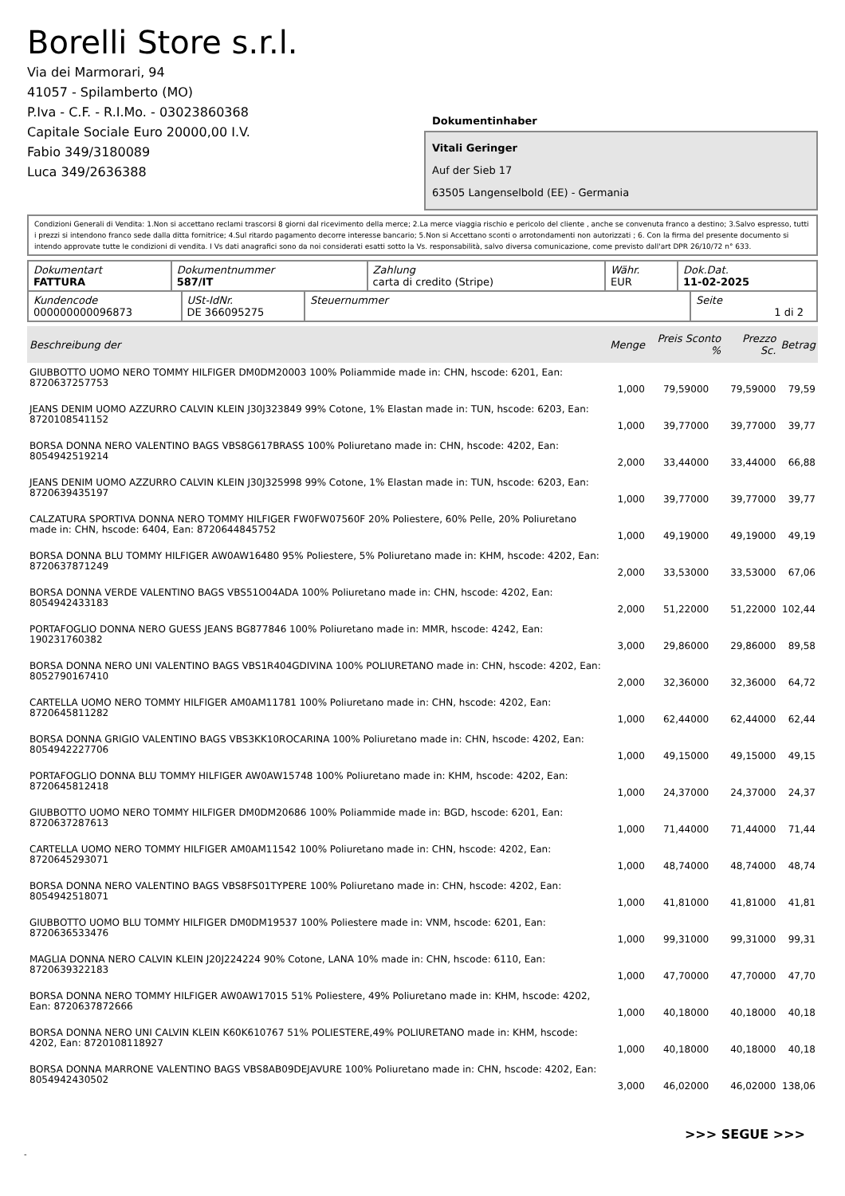Borelli Store s.r.l.
Via dei Marmorari, 94
41057 - Spilamberto (MO)
P.Iva - C.F. - R.I.Mo. - 03023860368
Capitale Sociale Euro 20000,00 I.V.
Fabio 349/3180089
Luca 349/2636388
Dokumentinhaber
Vitali Geringer
Auf der Sieb 17
63505 Langenselbold (EE) - Germania
Condizioni Generali di Vendita: 1.Non si accettano reclami trascorsi 8 giorni dal ricevimento della merce; 2.La merce viaggia rischio e pericolo del cliente , anche se convenuta franco a destino; 3.Salvo espresso, tutti i prezzi si intendono franco sede dalla ditta fornitrice; 4.Sul ritardo pagamento decorre interesse bancario; 5.Non si Accettano sconti o arrotondamenti non autorizzati ; 6. Con la firma del presente documento si intendo approvate tutte le condizioni di vendita. I Vs dati anagrafici sono da noi considerati esatti sotto la Vs. responsabilità, salvo diversa comunicazione, come previsto dall'art DPR 26/10/72 n° 633.
| Dokumentart FATTURA | Dokumentnummer 587/IT | Zahlung carta di credito (Stripe) | Währ. EUR | Dok.Dat. 11-02-2025 |
| Kundencode 000000000096873 | USt-IdNr. DE 366095275 | Steuernummer | Seite 1 di 2 |
| Beschreibung der | Menge | Preis Sconto % | Prezzo Sc. | Betrag |
| --- | --- | --- | --- | --- |
| GIUBBOTTO UOMO NERO TOMMY HILFIGER DM0DM20003 100% Poliammide made in: CHN, hscode: 6201, Ean: 8720637257753 | 1,000 | 79,59000 | 79,59000 | 79,59 |
| JEANS DENIM UOMO AZZURRO CALVIN KLEIN J30J323849 99% Cotone, 1% Elastan made in: TUN, hscode: 6203, Ean: 8720108541152 | 1,000 | 39,77000 | 39,77000 | 39,77 |
| BORSA DONNA NERO VALENTINO BAGS VBS8G617BRASS 100% Poliuretano made in: CHN, hscode: 4202, Ean: 8054942519214 | 2,000 | 33,44000 | 33,44000 | 66,88 |
| JEANS DENIM UOMO AZZURRO CALVIN KLEIN J30J325998 99% Cotone, 1% Elastan made in: TUN, hscode: 6203, Ean: 8720639435197 | 1,000 | 39,77000 | 39,77000 | 39,77 |
| CALZATURA SPORTIVA DONNA NERO TOMMY HILFIGER FW0FW07560F 20% Poliestere, 60% Pelle, 20% Poliuretano made in: CHN, hscode: 6404, Ean: 8720644845752 | 1,000 | 49,19000 | 49,19000 | 49,19 |
| BORSA DONNA BLU TOMMY HILFIGER AW0AW16480 95% Poliestere, 5% Poliuretano made in: KHM, hscode: 4202, Ean: 8720637871249 | 2,000 | 33,53000 | 33,53000 | 67,06 |
| BORSA DONNA VERDE VALENTINO BAGS VBS51O04ADA 100% Poliuretano made in: CHN, hscode: 4202, Ean: 8054942433183 | 2,000 | 51,22000 | 51,22000 | 102,44 |
| PORTAFOGLIO DONNA NERO GUESS JEANS BG877846 100% Poliuretano made in: MMR, hscode: 4242, Ean: 190231760382 | 3,000 | 29,86000 | 29,86000 | 89,58 |
| BORSA DONNA NERO UNI VALENTINO BAGS VBS1R404GDIVINA 100% POLIURETANO made in: CHN, hscode: 4202, Ean: 8052790167410 | 2,000 | 32,36000 | 32,36000 | 64,72 |
| CARTELLA UOMO NERO TOMMY HILFIGER AM0AM11781 100% Poliuretano made in: CHN, hscode: 4202, Ean: 8720645811282 | 1,000 | 62,44000 | 62,44000 | 62,44 |
| BORSA DONNA GRIGIO VALENTINO BAGS VBS3KK10ROCARINA 100% Poliuretano made in: CHN, hscode: 4202, Ean: 8054942227706 | 1,000 | 49,15000 | 49,15000 | 49,15 |
| PORTAFOGLIO DONNA BLU TOMMY HILFIGER AW0AW15748 100% Poliuretano made in: KHM, hscode: 4202, Ean: 8720645812418 | 1,000 | 24,37000 | 24,37000 | 24,37 |
| GIUBBOTTO UOMO NERO TOMMY HILFIGER DM0DM20686 100% Poliammide made in: BGD, hscode: 6201, Ean: 8720637287613 | 1,000 | 71,44000 | 71,44000 | 71,44 |
| CARTELLA UOMO NERO TOMMY HILFIGER AM0AM11542 100% Poliuretano made in: CHN, hscode: 4202, Ean: 8720645293071 | 1,000 | 48,74000 | 48,74000 | 48,74 |
| BORSA DONNA NERO VALENTINO BAGS VBS8FS01TYPERE 100% Poliuretano made in: CHN, hscode: 4202, Ean: 8054942518071 | 1,000 | 41,81000 | 41,81000 | 41,81 |
| GIUBBOTTO UOMO BLU TOMMY HILFIGER DM0DM19537 100% Poliestere made in: VNM, hscode: 6201, Ean: 8720636533476 | 1,000 | 99,31000 | 99,31000 | 99,31 |
| MAGLIA DONNA NERO CALVIN KLEIN J20J224224 90% Cotone, LANA 10% made in: CHN, hscode: 6110, Ean: 8720639322183 | 1,000 | 47,70000 | 47,70000 | 47,70 |
| BORSA DONNA NERO TOMMY HILFIGER AW0AW17015 51% Poliestere, 49% Poliuretano made in: KHM, hscode: 4202, Ean: 8720637872666 | 1,000 | 40,18000 | 40,18000 | 40,18 |
| BORSA DONNA NERO UNI CALVIN KLEIN K60K610767 51% POLIESTERE,49% POLIURETANO made in: KHM, hscode: 4202, Ean: 8720108118927 | 1,000 | 40,18000 | 40,18000 | 40,18 |
| BORSA DONNA MARRONE VALENTINO BAGS VBS8AB09DEJAVURE 100% Poliuretano made in: CHN, hscode: 4202, Ean: 8054942430502 | 3,000 | 46,02000 | 46,02000 | 138,06 |
>>> SEGUE >>>
-